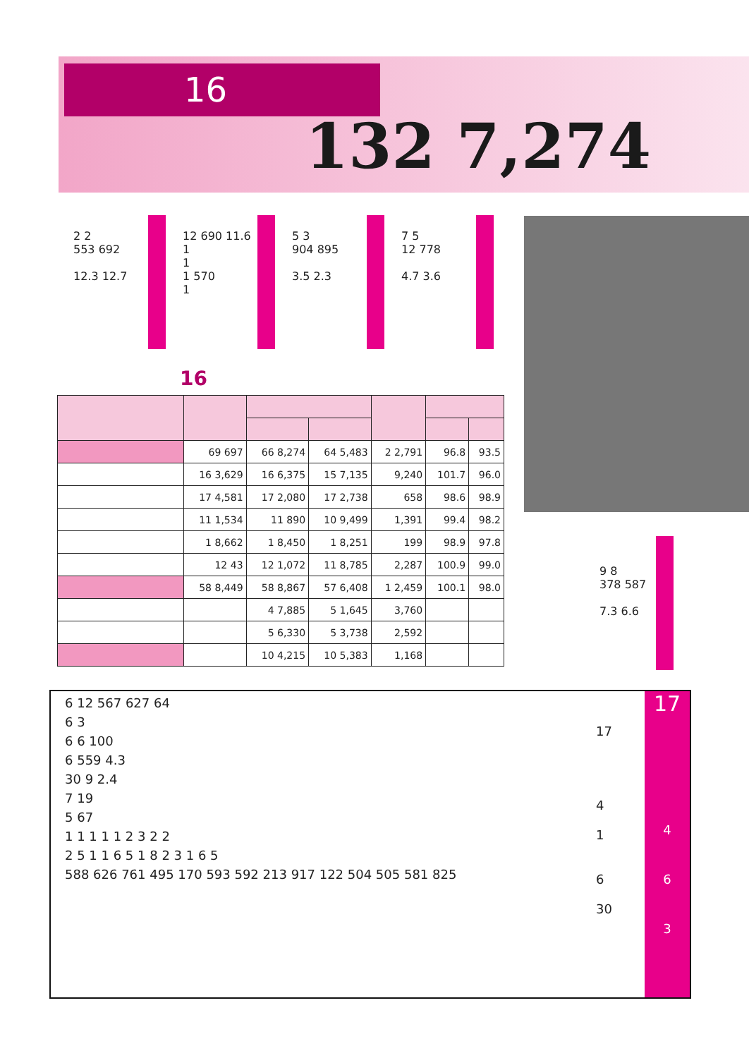16
132 7,274
2 2
553 692
12.3 12.7
12 690 11.6
1
1
1 570
1
5 3
904 895
3.5 2.3
7 5
12 778
4.7 3.6
16
| | 69 697 | 66 8,274 | 64 5,483 | 2 2,791 | 96.8 | 93.5 |
| | 16 3,629 | 16 6,375 | 15 7,135 | 9,240 | 101.7 | 96.0 |
| | 17 4,581 | 17 2,080 | 17 2,738 | 658 | 98.6 | 98.9 |
| | 11 1,534 | 11 890 | 10 9,499 | 1,391 | 99.4 | 98.2 |
| | 1 8,662 | 1 8,450 | 1 8,251 | 199 | 98.9 | 97.8 |
| | 12 43 | 12 1,072 | 11 8,785 | 2,287 | 100.9 | 99.0 |
| | 58 8,449 | 58 8,867 | 57 6,408 | 1 2,459 | 100.1 | 98.0 |
| | | 4 7,885 | 5 1,645 | 3,760 | | |
| | | 5 6,330 | 5 3,738 | 2,592 | | |
| | | 10 4,215 | 10 5,383 | 1,168 | | |
9 8
378 587
7.3 6.6
6 12 567 627 64
6 3
6 6 100
6 559 4.3
30 9 2.4
7 19
5 67
1 1 1 1 1 2 3 2 2
2 5 1 1 6 5 1 8 2 3 1 6 5
588 626 761 495 170 593 592 213 917 122 504 505 581 825
17
4
1
6
30
17
4
6
3